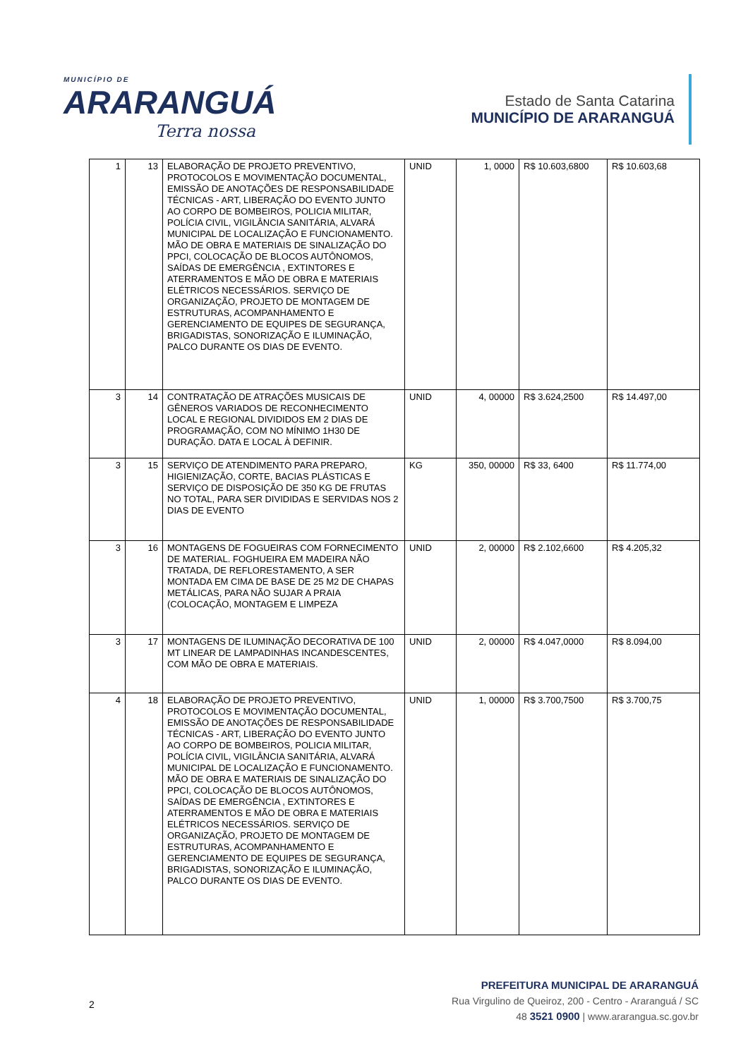MUNICÍPIO DE
ARARANGUÁ
Terra nossa
Estado de Santa Catarina
MUNICÍPIO DE ARARANGUÁ
| 1 | 13 | ELABORAÇÃO DE PROJETO PREVENTIVO, PROTOCOLOS E MOVIMENTAÇÃO DOCUMENTAL, EMISSÃO DE ANOTAÇÕES DE RESPONSABILIDADE TÉCNICAS - ART, LIBERAÇÃO DO EVENTO JUNTO AO CORPO DE BOMBEIROS, POLICIA MILITAR, POLÍCIA CIVIL, VIGILÂNCIA SANITÁRIA, ALVARÁ MUNICIPAL DE LOCALIZAÇÃO E FUNCIONAMENTO. MÃO DE OBRA E MATERIAIS DE SINALIZAÇÃO DO PPCI, COLOCAÇÃO DE BLOCOS AUTÔNOMOS, SAÍDAS DE EMERGÊNCIA , EXTINTORES E ATERRAMENTOS E MÃO DE OBRA E MATERIAIS ELÉTRICOS NECESSÁRIOS. SERVIÇO DE ORGANIZAÇÃO, PROJETO DE MONTAGEM DE ESTRUTURAS, ACOMPANHAMENTO E GERENCIAMENTO DE EQUIPES DE SEGURANÇA, BRIGADISTAS, SONORIZAÇÃO E ILUMINAÇÃO, PALCO DURANTE OS DIAS DE EVENTO. | UNID | 1, 0000 | R$ 10.603,6800 | R$ 10.603,68 |
| 3 | 14 | CONTRATAÇÃO DE ATRAÇÕES MUSICAIS DE GÊNEROS VARIADOS DE RECONHECIMENTO LOCAL E REGIONAL DIVIDIDOS EM 2 DIAS DE PROGRAMAÇÃO, COM NO MÍNIMO 1H30 DE DURAÇÃO. DATA E LOCAL À DEFINIR. | UNID | 4, 00000 | R$ 3.624,2500 | R$ 14.497,00 |
| 3 | 15 | SERVIÇO DE ATENDIMENTO PARA PREPARO, HIGIENIZAÇÃO, CORTE, BACIAS PLÁSTICAS E SERVIÇO DE DISPOSIÇÃO DE 350 KG DE FRUTAS NO TOTAL, PARA SER DIVIDIDAS E SERVIDAS NOS 2 DIAS DE EVENTO | KG | 350, 00000 | R$ 33, 6400 | R$ 11.774,00 |
| 3 | 16 | MONTAGENS DE FOGUEIRAS COM FORNECIMENTO DE MATERIAL. FOGHUEIRA EM MADEIRA NÃO TRATADA, DE REFLORESTAMENTO, A SER MONTADA EM CIMA DE BASE DE 25 M2 DE CHAPAS METÁLICAS, PARA NÃO SUJAR A PRAIA (COLOCAÇÃO, MONTAGEM E LIMPEZA | UNID | 2, 00000 | R$ 2.102,6600 | R$ 4.205,32 |
| 3 | 17 | MONTAGENS DE ILUMINAÇÃO DECORATIVA DE 100 MT LINEAR DE LAMPADINHAS INCANDESCENTES, COM MÃO DE OBRA E MATERIAIS. | UNID | 2, 00000 | R$ 4.047,0000 | R$ 8.094,00 |
| 4 | 18 | ELABORAÇÃO DE PROJETO PREVENTIVO, PROTOCOLOS E MOVIMENTAÇÃO DOCUMENTAL, EMISSÃO DE ANOTAÇÕES DE RESPONSABILIDADE TÉCNICAS - ART, LIBERAÇÃO DO EVENTO JUNTO AO CORPO DE BOMBEIROS, POLICIA MILITAR, POLÍCIA CIVIL, VIGILÂNCIA SANITÁRIA, ALVARÁ MUNICIPAL DE LOCALIZAÇÃO E FUNCIONAMENTO. MÃO DE OBRA E MATERIAIS DE SINALIZAÇÃO DO PPCI, COLOCAÇÃO DE BLOCOS AUTÔNOMOS, SAÍDAS DE EMERGÊNCIA , EXTINTORES E ATERRAMENTOS E MÃO DE OBRA E MATERIAIS ELÉTRICOS NECESSÁRIOS. SERVIÇO DE ORGANIZAÇÃO, PROJETO DE MONTAGEM DE ESTRUTURAS, ACOMPANHAMENTO E GERENCIAMENTO DE EQUIPES DE SEGURANÇA, BRIGADISTAS, SONORIZAÇÃO E ILUMINAÇÃO, PALCO DURANTE OS DIAS DE EVENTO. | UNID | 1, 00000 | R$ 3.700,7500 | R$ 3.700,75 |
2
PREFEITURA MUNICIPAL DE ARARANGUÁ
Rua Virgulino de Queiroz, 200 - Centro - Araranguá / SC
48 3521 0900 | www.ararangua.sc.gov.br